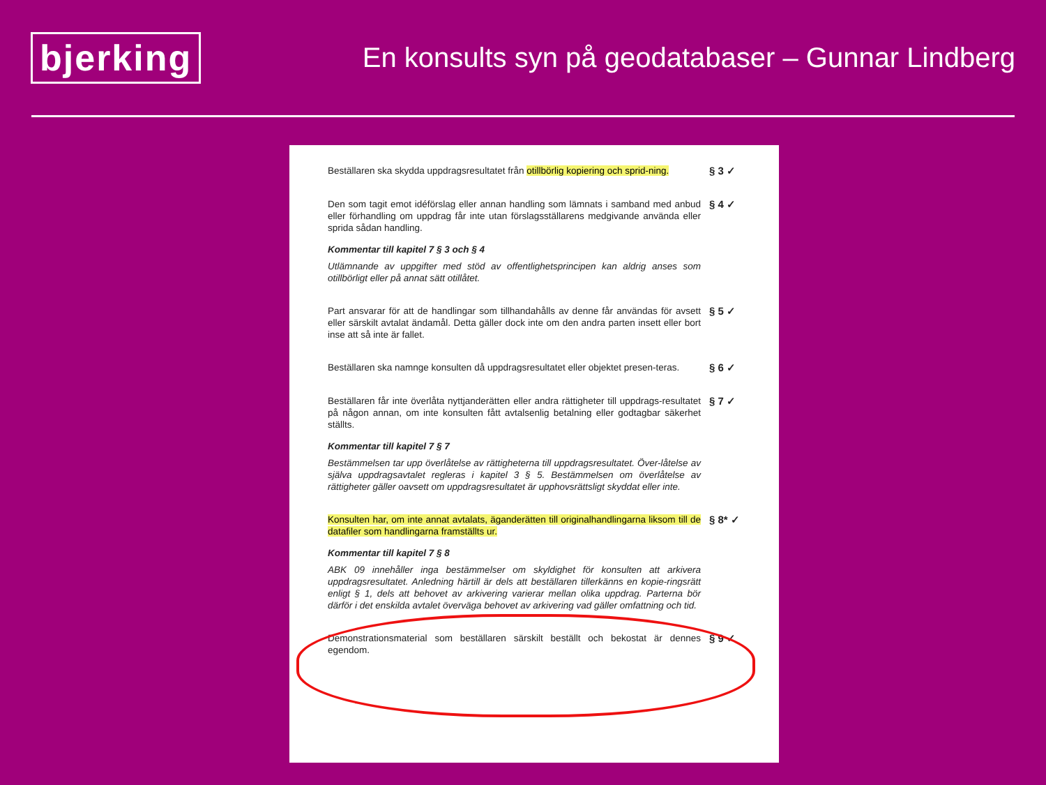bjerking
En konsults syn på geodatabaser – Gunnar Lindberg
Beställaren ska skydda uppdragsresultatet från otillbörlig kopiering och sprid-ning.
§ 3 ✓
Den som tagit emot idéförslag eller annan handling som lämnats i samband med anbud eller förhandling om uppdrag får inte utan förslagsställarens medgivande använda eller sprida sådan handling.
§ 4 ✓
Kommentar till kapitel 7 § 3 och § 4
Utlämnande av uppgifter med stöd av offentlighetsprincipen kan aldrig anses som otillbörligt eller på annat sätt otillåtet.
Part ansvarar för att de handlingar som tillhandahålls av denne får användas för avsett eller särskilt avtalat ändamål. Detta gäller dock inte om den andra parten insett eller bort inse att så inte är fallet.
§ 5 ✓
Beställaren ska namnge konsulten då uppdragsresultatet eller objektet presen-teras.
§ 6 ✓
Beställaren får inte överlåta nyttjanderätten eller andra rättigheter till uppdrags-resultatet på någon annan, om inte konsulten fått avtalsenlig betalning eller godtagbar säkerhet ställts.
§ 7 ✓
Kommentar till kapitel 7 § 7
Bestämmelsen tar upp överlåtelse av rättigheterna till uppdragsresultatet. Över-låtelse av själva uppdragsavtalet regleras i kapitel 3 § 5. Bestämmelsen om överlåtelse av rättigheter gäller oavsett om uppdragsresultatet är upphovsrättsligt skyddat eller inte.
Konsulten har, om inte annat avtalats, äganderätten till originalhandlingarna liksom till de datafiler som handlingarna framställts ur.
§ 8* ✓
Kommentar till kapitel 7 § 8
ABK 09 innehåller inga bestämmelser om skyldighet för konsulten att arkivera uppdragsresultatet. Anledning härtill är dels att beställaren tillerkänns en kopie-ringsrätt enligt § 1, dels att behovet av arkivering varierar mellan olika uppdrag. Parterna bör därför i det enskilda avtalet överväga behovet av arkivering vad gäller omfattning och tid.
Demonstrationsmaterial som beställaren särskilt beställt och bekostat är dennes egendom.
§ 9 ✓